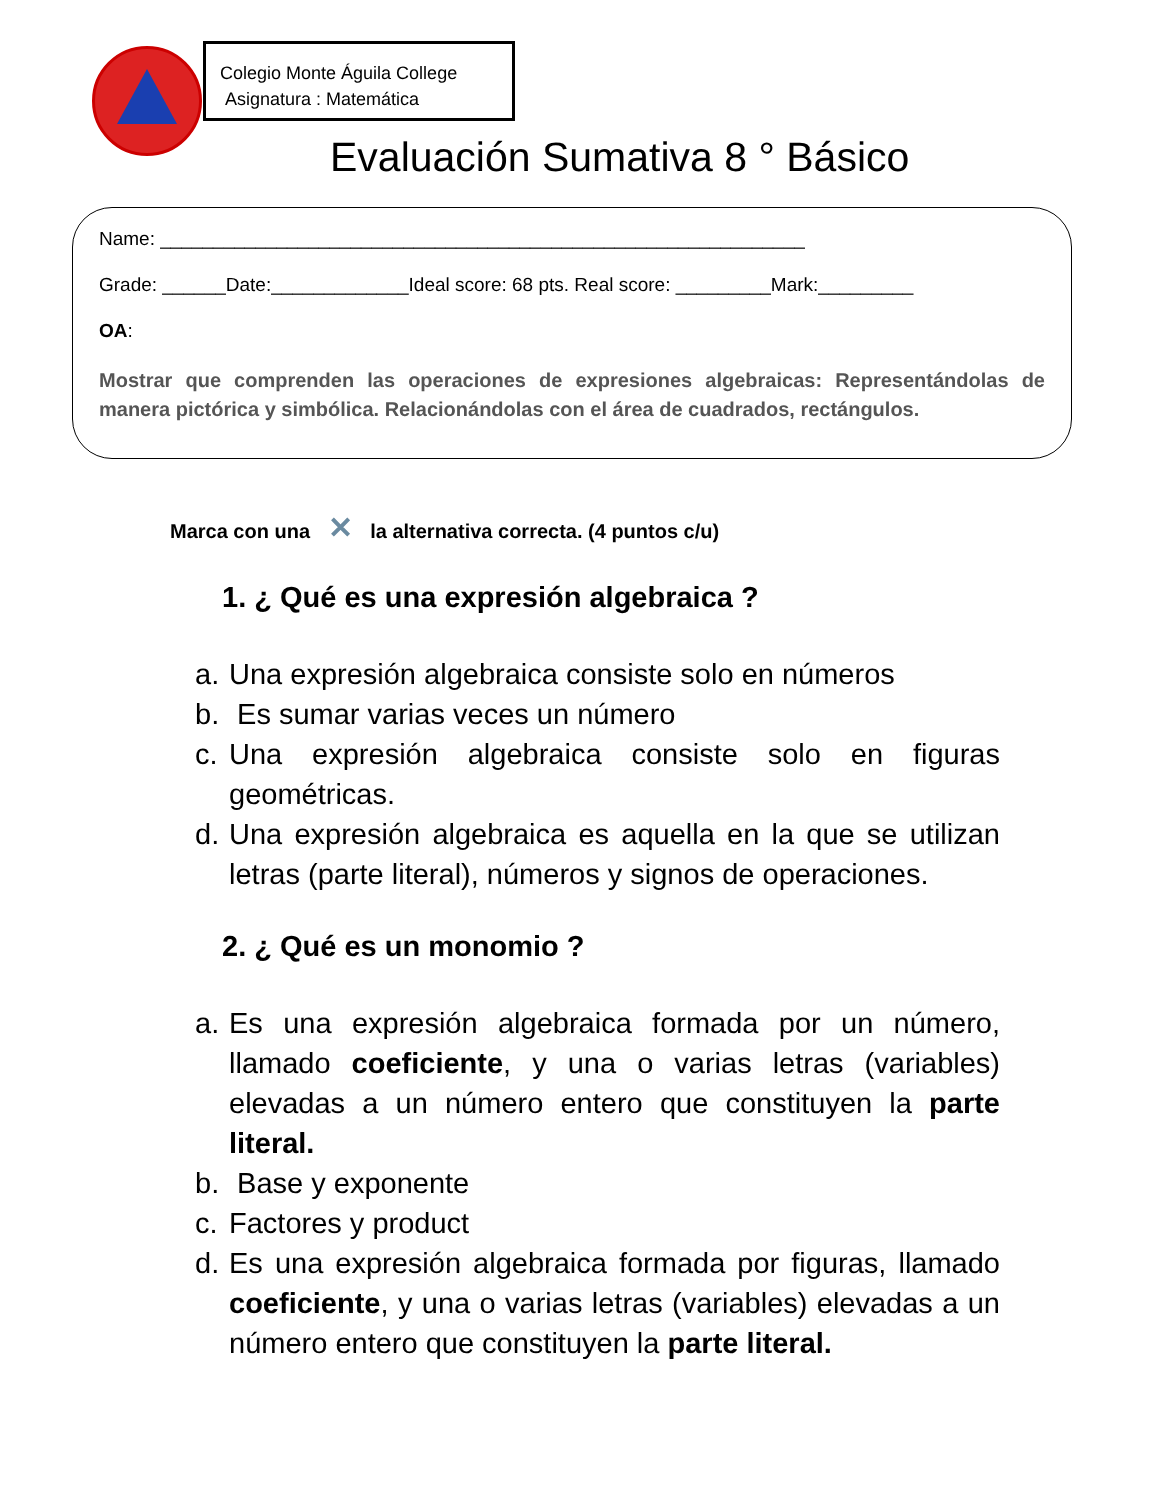Colegio Monte Águila College
Asignatura : Matemática
Evaluación Sumativa 8 ° Básico
Name: _____________________________________________________________
Grade: ______Date:_____________Ideal score: 68 pts. Real score: _________Mark:_________
OA:
Mostrar que comprenden las operaciones de expresiones algebraicas: Representándolas de manera pictórica y simbólica. Relacionándolas con el área de cuadrados, rectángulos.
Marca con una ✕ la alternativa correcta. (4 puntos c/u)
1. ¿ Qué es una expresión algebraica ?
a. Una expresión algebraica consiste solo en números
b. Es sumar varias veces un número
c. Una expresión algebraica consiste solo en figuras geométricas.
d. Una expresión algebraica es aquella en la que se utilizan letras (parte literal), números y signos de operaciones.
2. ¿ Qué es un monomio ?
a. Es una expresión algebraica formada por un número, llamado coeficiente, y una o varias letras (variables) elevadas a un número entero que constituyen la parte literal.
b. Base y exponente
c. Factores y product
d. Es una expresión algebraica formada por figuras, llamado coeficiente, y una o varias letras (variables) elevadas a un número entero que constituyen la parte literal.